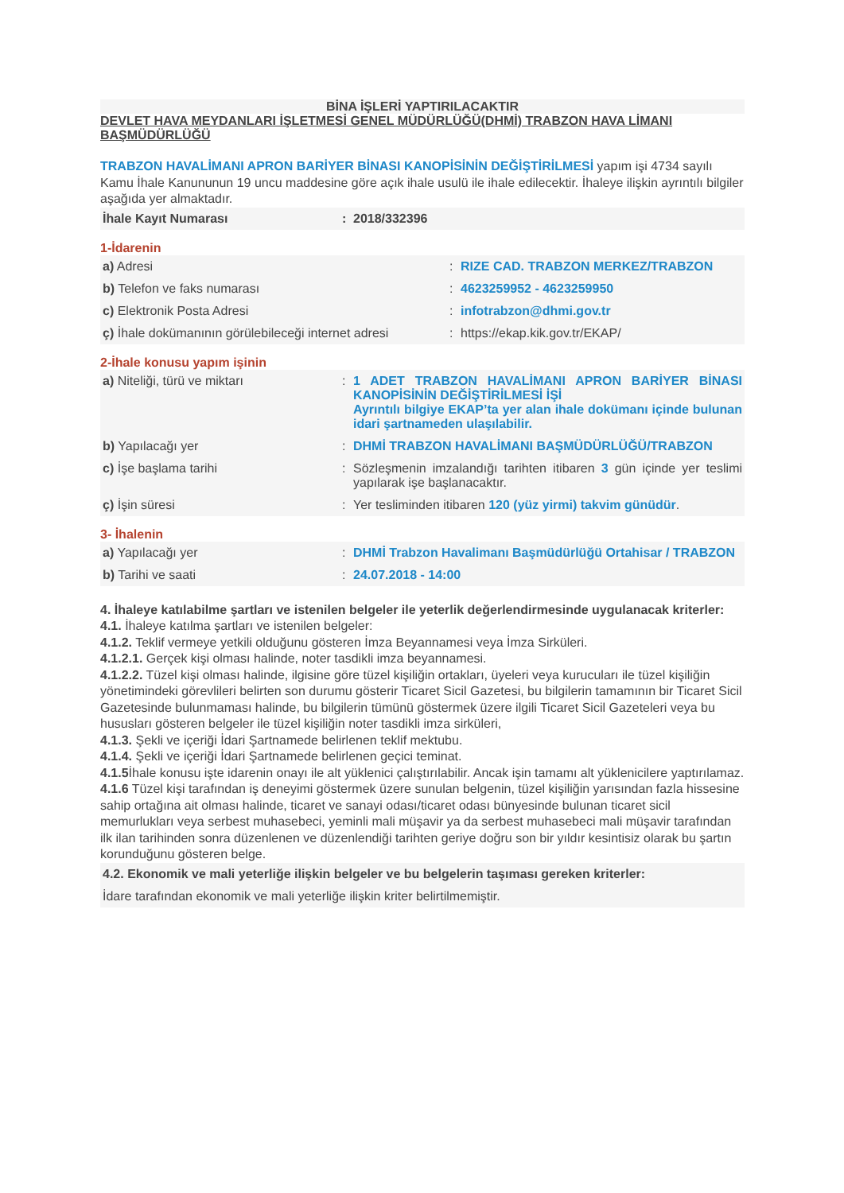BİNA İŞLERİ YAPTIRILACAKTIR
DEVLET HAVA MEYDANLARI İŞLETMESİ GENEL MÜDÜRLÜĞÜ(DHMİ) TRABZON HAVA LİMANI BAŞMÜDÜRLÜĞÜ
TRABZON HAVALİMANI APRON BARİYER BİNASI KANOPİSİNİN DEĞİŞTİRİLMESİ yapım işi 4734 sayılı Kamu İhale Kanununun 19 uncu maddesine göre açık ihale usulü ile ihale edilecektir. İhaleye ilişkin ayrıntılı bilgiler aşağıda yer almaktadır.
| İhale Kayıt Numarası | : | 2018/332396 |
1-İdarenin
| a) Adresi | : | RIZE CAD. TRABZON MERKEZ/TRABZON |
| b) Telefon ve faks numarası | : | 4623259952 - 4623259950 |
| c) Elektronik Posta Adresi | : | infotrabzon@dhmi.gov.tr |
| ç) İhale dokümanının görülebileceği internet adresi | : | https://ekap.kik.gov.tr/EKAP/ |
2-İhale konusu yapım işinin
| a) Niteliği, türü ve miktarı | : | 1 ADET TRABZON HAVALİMANI APRON BARİYER BİNASI KANOPİSİNİN DEĞİŞTİRİLMESİ İŞİ Ayrıntılı bilgiye EKAP’ta yer alan ihale dokümanı içinde bulunan idari şartnameden ulaşılabilir. |
| b) Yapılacağı yer | : | DHMİ TRABZON HAVALİMANI BAŞMÜDÜRLÜĞÜ/TRABZON |
| c) İşe başlama tarihi | : | Sözleşmenin imzalandığı tarihten itibaren 3 gün içinde yer teslimi yapılarak işe başlanacaktır. |
| ç) İşin süresi | : | Yer tesliminden itibaren 120 (yüz yirmi) takvim günüdür . |
3- İhalenin
| a) Yapılacağı yer | : | DHMİ Trabzon Havalimanı Başmüdürlüğü Ortahisar / TRABZON |
| b) Tarihi ve saati | : | 24.07.2018 - 14:00 |
4. İhaleye katılabilme şartları ve istenilen belgeler ile yeterlik değerlendirmesinde uygulanacak kriterler:
4.1. İhaleye katılma şartları ve istenilen belgeler:
4.1.2. Teklif vermeye yetkili olduğunu gösteren İmza Beyannamesi veya İmza Sirküleri.
4.1.2.1. Gerçek kişi olması halinde, noter tasdikli imza beyannamesi.
4.1.2.2. Tüzel kişi olması halinde, ilgisine göre tüzel kişiliğin ortakları, üyeleri veya kurucuları ile tüzel kişiliğin yönetimindeki görevlileri belirten son durumu gösterir Ticaret Sicil Gazetesi, bu bilgilerin tamamının bir Ticaret Sicil Gazetesinde bulunmaması halinde, bu bilgilerin tümünü göstermek üzere ilgili Ticaret Sicil Gazeteleri veya bu hususları gösteren belgeler ile tüzel kişiliğin noter tasdikli imza sirküleri,
4.1.3. Şekli ve içeriği İdari Şartnamede belirlenen teklif mektubu.
4.1.4. Şekli ve içeriği İdari Şartnamede belirlenen geçici teminat.
4.1.5 İhale konusu işte idarenin onayı ile alt yüklenici çalıştırılabilir. Ancak işin tamamı alt yüklenicilere yaptırılamaz.
4.1.6 Tüzel kişi tarafından iş deneyimi göstermek üzere sunulan belgenin, tüzel kişiliğin yarısından fazla hissesine sahip ortağına ait olması halinde, ticaret ve sanayi odası/ticaret odası bünyesinde bulunan ticaret sicil memurlukları veya serbest muhasebeci, yeminli mali müşavir ya da serbest muhasebeci mali müşavir tarafından ilk ilan tarihinden sonra düzenlenen ve düzenlendiği tarihten geriye doğru son bir yıldır kesintisiz olarak bu şartın korunduğunu gösteren belge.
| 4.2. Ekonomik ve mali yeterliğe ilişkin belgeler ve bu belgelerin taşıması gereken kriterler: |
| İdare tarafından ekonomik ve mali yeterliğe ilişkin kriter belirtilmemiştir. |